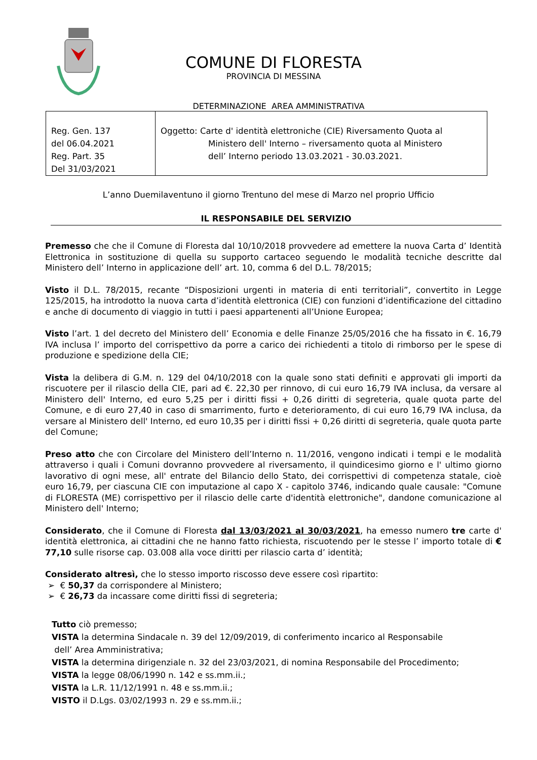COMUNE DI FLORESTA
PROVINCIA DI MESSINA
DETERMINAZIONE AREA AMMINISTRATIVA
| Reg. Gen. 137 del 06.04.2021 Reg. Part. 35 Del 31/03/2021 | Oggetto: Carte d' identità elettroniche (CIE) Riversamento Quota al Ministero dell' Interno – riversamento quota al Ministero dell’ Interno periodo 13.03.2021 - 30.03.2021. |
L’anno Duemilaventuno il giorno Trentuno del mese di Marzo nel proprio Ufficio
IL RESPONSABILE DEL SERVIZIO
Premesso che che il Comune di Floresta dal 10/10/2018 provvedere ad emettere la nuova Carta d’ Identità Elettronica in sostituzione di quella su supporto cartaceo seguendo le modalità tecniche descritte dal Ministero dell’ Interno in applicazione dell’ art. 10, comma 6 del D.L. 78/2015;
Visto il D.L. 78/2015, recante “Disposizioni urgenti in materia di enti territoriali”, convertito in Legge 125/2015, ha introdotto la nuova carta d’identità elettronica (CIE) con funzioni d’identificazione del cittadino e anche di documento di viaggio in tutti i paesi appartenenti all’Unione Europea;
Visto l’art. 1 del decreto del Ministero dell’ Economia e delle Finanze 25/05/2016 che ha fissato in €. 16,79 IVA inclusa l’ importo del corrispettivo da porre a carico dei richiedenti a titolo di rimborso per le spese di produzione e spedizione della CIE;
Vista la delibera di G.M. n. 129 del 04/10/2018 con la quale sono stati definiti e approvati gli importi da riscuotere per il rilascio della CIE, pari ad €. 22,30 per rinnovo, di cui euro 16,79 IVA inclusa, da versare al Ministero dell' Interno, ed euro 5,25 per i diritti fissi + 0,26 diritti di segreteria, quale quota parte del Comune, e di euro 27,40 in caso di smarrimento, furto e deterioramento, di cui euro 16,79 IVA inclusa, da versare al Ministero dell' Interno, ed euro 10,35 per i diritti fissi + 0,26 diritti di segreteria, quale quota parte del Comune;
Preso atto che con Circolare del Ministero dell’Interno n. 11/2016, vengono indicati i tempi e le modalità attraverso i quali i Comuni dovranno provvedere al riversamento, il quindicesimo giorno e l' ultimo giorno lavorativo di ogni mese, all' entrate del Bilancio dello Stato, dei corrispettivi di competenza statale, cioè euro 16,79, per ciascuna CIE con imputazione al capo X - capitolo 3746, indicando quale causale: "Comune di FLORESTA (ME) corrispettivo per il rilascio delle carte d'identità elettroniche", dandone comunicazione al Ministero dell' Interno;
Considerato, che il Comune di Floresta dal 13/03/2021 al 30/03/2021, ha emesso numero tre carte d' identità elettronica, ai cittadini che ne hanno fatto richiesta, riscuotendo per le stesse l’ importo totale di € 77,10 sulle risorse cap. 03.008 alla voce diritti per rilascio carta d’ identità;
Considerato altresì, che lo stesso importo riscosso deve essere così ripartito:
➢ € 50,37 da corrispondere al Ministero;
➢ € 26,73 da incassare come diritti fissi di segreteria;
Tutto ciò premesso;
VISTA la determina Sindacale n. 39 del 12/09/2019, di conferimento incarico al Responsabile
dell’ Area Amministrativa;
VISTA la determina dirigenziale n. 32 del 23/03/2021, di nomina Responsabile del Procedimento;
VISTA la legge 08/06/1990 n. 142 e ss.mm.ii.;
VISTA la L.R. 11/12/1991 n. 48 e ss.mm.ii.;
VISTO il D.Lgs. 03/02/1993 n. 29 e ss.mm.ii.;